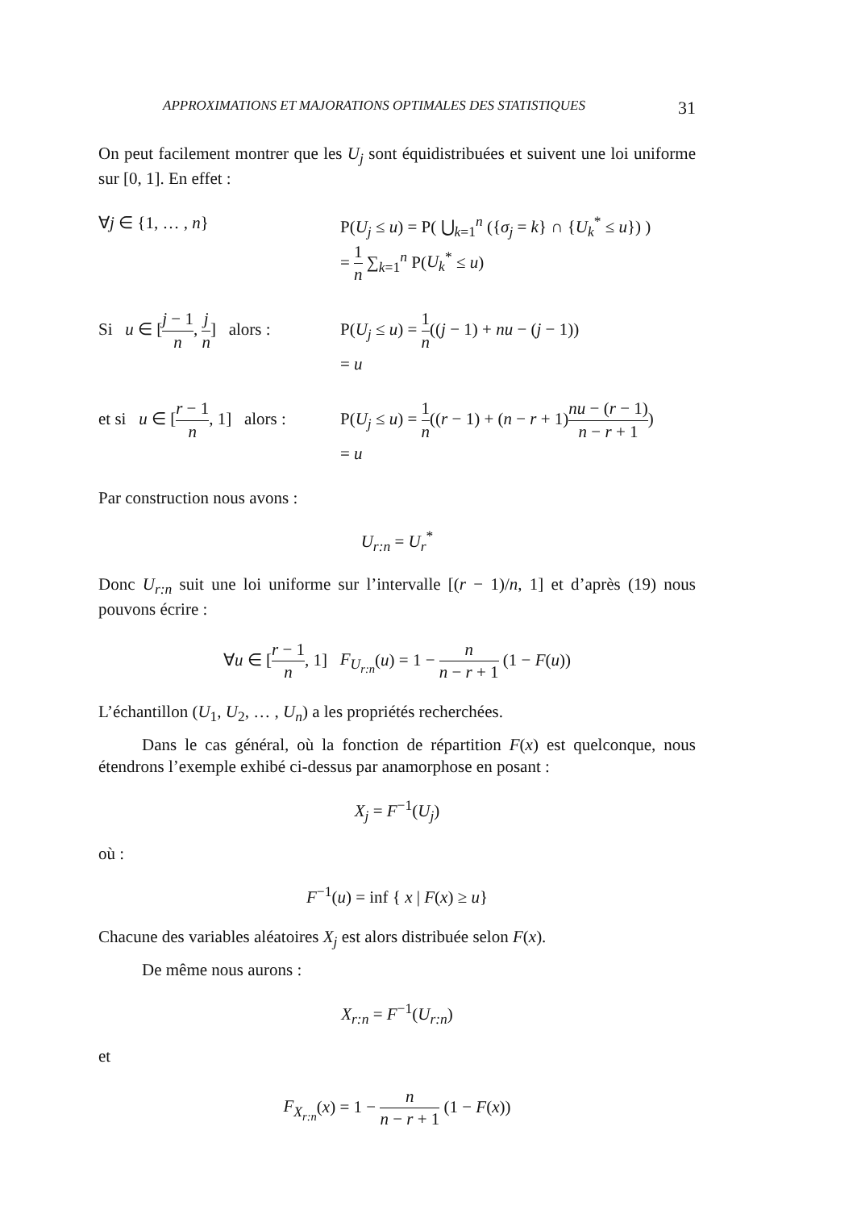APPROXIMATIONS ET MAJORATIONS OPTIMALES DES STATISTIQUES 31
On peut facilement montrer que les U<sub>j</sub> sont équidistribuées et suivent une loi uniforme sur [0, 1]. En effet :
∀j ∈ {1, … , n} P(U<sub>j</sub> ≤ u) = P( ⋃<sub>k=1</sub><sup>n</sup> ({σ<sub>j</sub> = k} ∩ {U<sub>k</sub><sup>*</sup> ≤ u}) )
= 1 n ∑<sub>k=1</sub><sup>n</sup> P(U<sub>k</sub><sup>*</sup> ≤ u)
Si u ∈ [j − 1 n, j n] alors :
P(U<sub>j</sub> ≤ u) = 1 n((j − 1) + nu − (j − 1))
= u
et si u ∈ [r − 1 n, 1] alors :
P(U<sub>j</sub> ≤ u) = 1 n((r − 1) + (n − r + 1)nu − (r − 1) n − r + 1)
= u
Par construction nous avons :
U<sub>r:n</sub> = U<sub>r</sub><sup>*</sup>
Donc U<sub>r:n</sub> suit une loi uniforme sur l’intervalle [(r − 1)/n, 1] et d’après (19) nous pouvons écrire :
∀u ∈ [r − 1 n, 1] F<sub>U<sub>r:n</sub></sub>(u) = 1 − n n − r + 1 (1 − F(u))
L’échantillon (U<sub>1</sub>, U<sub>2</sub>, … , U<sub>n</sub>) a les propriétés recherchées.
Dans le cas général, où la fonction de répartition F(x) est quelconque, nous étendrons l’exemple exhibé ci-dessus par anamorphose en posant :
X<sub>j</sub> = F<sup>−1</sup>(U<sub>j</sub>)
où :
F<sup>−1</sup>(u) = inf { x | F(x) ≥ u}
Chacune des variables aléatoires X<sub>j</sub> est alors distribuée selon F(x).
De même nous aurons :
X<sub>r:n</sub> = F<sup>−1</sup>(U<sub>r:n</sub>)
et
F<sub>X<sub>r:n</sub></sub>(x) = 1 − n n − r + 1 (1 − F(x))